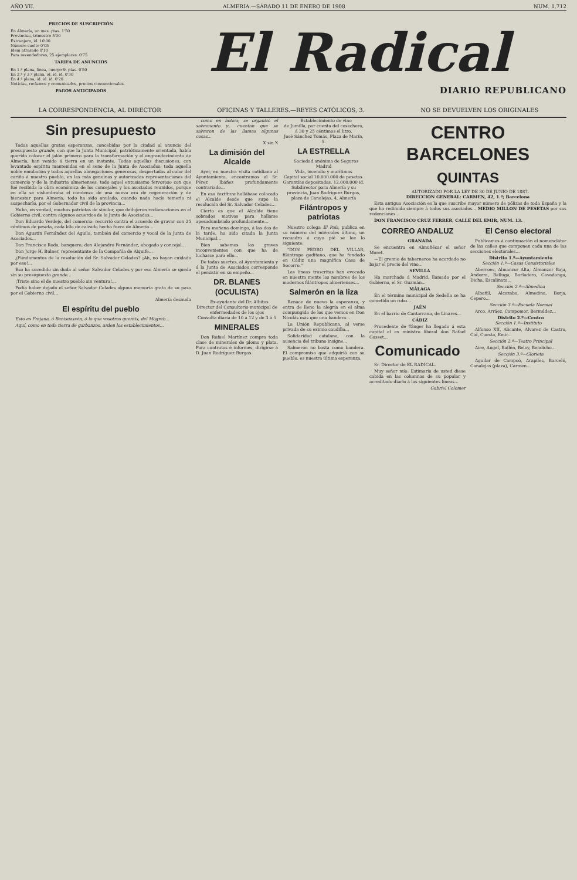AÑO VII. ALMERIA.—SÁBADO 11 DE ENERO DE 1908 NUM. 1.712
PRECIOS DE SUSCRIPCIÓN
En Almería, un mes. ptas. 1'50
Provincias, trimestre 5'00
Extranjero, id. 10'00
Número suelto 0'05
Idem atrasado 0'10
Para revendedores, 25 ejemplares. 0'75
TARIFA DE ANUNCIOS
En 1.ª plana, línea, cuerpo 9. ptas. 0'50
En 2.ª y 3.ª plana, id. id. id. 0'30
En 4.ª plana, id. id. id. 0'20
Noticias, reclamos y comunicados, precios convencionales.
PAGOS ANTICIPADOS
El Radical
DIARIO REPUBLICANO
LA CORRESPONDENCIA, AL DIRECTOR OFICINAS Y TALLERES.—REYES CATÓLICOS, 3. NO SE DEVUELVEN LOS ORIGINALES
Sin presupuesto
Todas aquellas gratas esperanzas, concebidas por la ciudad al anuncio del presupuesto grande, con que la Junta Municipal, patrióticamente orientada, había querido colocar el jalón primero para la transformación y el engrandecimiento de Almería, han venido á tierra en un instante. Todas aquellas discusiones, con levantado espíritu mantenidas en el seno de la Junta de Asociados; toda aquella noble emulación y todas aquellas abnegaciones generosas, despertadas al calor del cariño á nuestro pueblo, en las más genuinas y autorizadas representaciones del comercio y de la industria almerienses; todo aquel entusiasmo fervoroso con que fué recibida la obra económica de los concejales y los asociados reunidos, porque en ella se vislumbraba el comienzo de una nueva era de regeneración y de bienestar para Almería; todo ha sido anulado, cuando nada hacía temerlo ni sospecharlo, por el Gobernador civil de la provincia...
Hubo, en verdad, muchos patriotas de similor, que dedujeron reclamaciones en el Gobierno civil, contra algunos acuerdos de la Junta de Asociados...
Don Eduardo Verdejo, del comercio: recurrió contra el acuerdo de gravar con 25 céntimos de peseta, cada kilo de calzado hecho fuera de Almería...
Don Agustín Fernández del Aguila, también del comercio y vocal de la Junta de Asociados...
Don Francisco Roda, banquero; don Alejandro Fernández, abogado y concejal...
Don Jorge H. Bulner, representante de la Compañía de Alquife...
¿Fundamentos de la resolución del Sr. Salvador Celades? ¡Ah, no hayan cuidado por eso!...
Eso ha sucedido sin duda al señor Salvador Celades y por eso Almería se queda sin su presupuesto grande...
¡Triste sino el de nuestro pueblo sin ventura!...
Podía haber dejado el señor Salvador Celades alguna memoria grata de su paso por el Gobierno civil...
Almería desnuda
El espíritu del pueblo
Esto es Frajana, ó Benisuassén, ó lo que vosotros queráis, del Mogreb...
Aquí, como en toda tierra de garbanzos, arden los establecimientos...
como en botica; se organizó el salvamento y... cuentan que se salvaron de las llamas algunas cosas...
X sin X
La dimisión del Alcalde
Ayer, en nuestra visita cotidiana al Ayuntamiento, encontramos al Sr. Pérez Ibáñez profundamente contrariado...
En esa textitura hallábase colocado el Alcalde desde que supo la resolución del Sr. Salvador Celades...
Cierto es que el Alcalde tiene sobrados motivos para hallarse apesadumbrado profundamente...
Para mañana domingo, á las dos de la tarde, ha sido citada la Junta Municipal...
Bien sabemos los graves inconvenientes con que ha de lucharse para ello...
De todas suertes, al Ayuntamiento y á la Junta de Asociados corresponde el persistir en su empeño...
DR. BLANES (OCULISTA)
Ex-ayudante del Dr. Albitos
Director del Consultorio municipal de enfermedades de los ojos
Consulta diaria de 10 á 12 y de 3 á 5
MINERALES
Don Rafael Martínez compra toda clase de minerales de plomo y plata. Para contratos é informes, dirigirse á D. Juan Rodríguez Burgos.
Establecimiento de vino
de Jumilla, por cuenta del cosechero, á 30 y 25 céntimos el litro.
José Sánchez Tomás, Plaza de Marín, 5.
LA ESTRELLA
Sociedad anónima de Seguros
Madrid
Vida, incendio y marítimos
Capital social 10.000.000 de pesetas.
Garantías depositadas, 12.000.000 id.
Subdirector para Almería y su provincia, Juan Rodríguez Burgos, plaza de Canalejas, 4, Almería
Filántropos y patriotas
Nuestro colega El País, publica en su número del miércoles último, un recuadro á cuyo pié se lee lo siguiente:
"DON PEDRO DEL VILLAR, filántropo gaditano, que ha fundado en Cádiz una magnífica Casa de Socorro."
Las líneas trascritas han evocado en nuestra mente los nombres de los modernos filántropos almerienses...
Salmerón en la liza
Renace de nuevo la esperanza, y entra de lleno la alegría en el alma compungida de los que vemos en Don Nicolás más que una bandera...
La Unión Republicana, al verse privada de su eximio caudillo...
Solidaridad catalana, con la ausencia del tribuno insigne...
Salmerón no basta como bandera. El compromiso que adquirió con su pueblo, es nuestra última esperanza.
CENTRO BARCELONES
QUINTAS
AUTORIZADO POR LA LEY DE 30 DE JUNIO DE 1887.
DIRECCION GENERAL: CARMEN, 42, 1.º; Barcelona
Esta antigua Asociación es la que suscribe mayor número de pólizas de toda España y la que ha redimido siempre á todos sus asociados... MEDIO MILLON DE PESETAS por sus redenciones...
DON FRANCISCO CRUZ FERRER, CALLE DEL EMIR, NUM. 13.
CORREO ANDALUZ
GRANADA
Se encuentra en Almuñécar el señor Moret.
—El gremio de taberneros ha acordado no bajar el precio del vino...
SEVILLA
Ha marchado á Madrid, llamado por el Gobierno, el Sr. Guzmán...
MÁLAGA
En el término municipal de Sedella se ha cometido un robo...
JAÉN
En el barrio de Cantarrana, de Linares...
CÁDIZ
Procedente de Tánger ha llegado á esta capital el ex ministro liberal don Rafael Gasset...
Comunicado
Sr. Director de EL RADICAL.
Muy señor mío: Estimaría de usted diese cabida en las columnas de su popular y acreditado diario á las siguientes líneas...
Gabriel Colomer
El Censo electoral
Publicamos á continuación el nomenclátor de las calles que componen cada una de las secciones electorales...
Distrito 1.º—Ayuntamiento
Sección 1.ª—Casas Consistoriales
Aberroes, Almanzor Alta, Almanzor Baja, Andorra, Belluga, Burladero, Covadonga, Dicha, Escalinata...
Sección 2.ª—Almedina
Albañil, Alcazaba, Almedina, Borja, Cepero...
Sección 3.ª—Escuela Normal
Arco, Arráez, Campomor, Bermúdez...
Distrito 2.º—Centro
Sección 1.ª—Instituto
Alfonso XII, Alicante, Alvarez de Castro, Cid, Cuesta, Emir...
Sección 2.ª—Teatro Principal
Aire, Angel, Bailén, Beloy, Bendicho...
Sección 3.ª—Glorieta
Aguilar de Campoó, Arapiles, Barceló, Canalejas (plaza), Carmen...